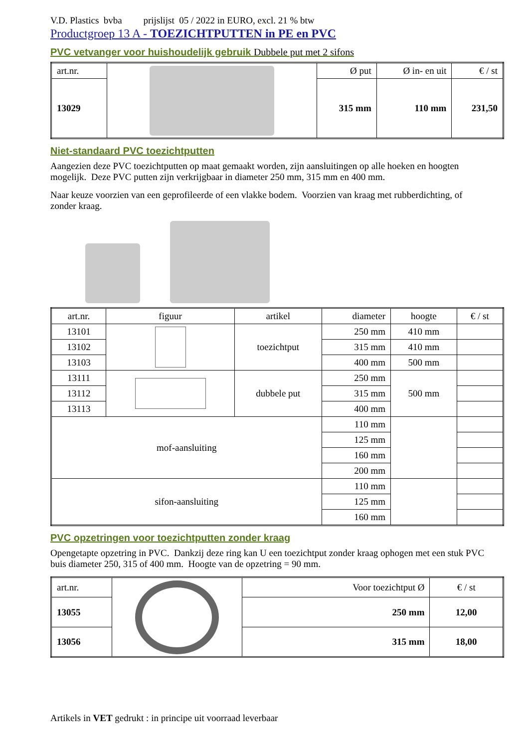V.D. Plastics bvba prijslijst 05 / 2022 in EURO, excl. 21 % btw
Productgroep 13 A - TOEZICHTPUTTEN in PE en PVC
PVC vetvanger voor huishoudelijk gebruik Dubbele put met 2 sifons
| art.nr. | | Ø put | Ø in- en uit | € / st |
| 13029 | | 315 mm | 110 mm | 231,50 |
Niet-standaard PVC toezichtputten
Aangezien deze PVC toezichtputten op maat gemaakt worden, zijn aansluitingen op alle hoeken en hoogten mogelijk. Deze PVC putten zijn verkrijgbaar in diameter 250 mm, 315 mm en 400 mm.
Naar keuze voorzien van een geprofileerde of een vlakke bodem. Voorzien van kraag met rubberdichting, of zonder kraag.
| art.nr. | figuur | artikel | diameter | hoogte | € / st |
| 13101 | | toezichtput | 250 mm | 410 mm | |
| 13102 | | | 315 mm | 410 mm | |
| 13103 | | | 400 mm | 500 mm | |
| 13111 | | dubbele put | 250 mm | 500 mm | |
| 13112 | | | 315 mm | | |
| 13113 | | | 400 mm | | |
| mof-aansluiting | | | 110 mm | | |
| | | | 125 mm | | |
| | | | 160 mm | | |
| | | | 200 mm | | |
| sifon-aansluiting | | | 110 mm | | |
| | | | 125 mm | | |
| | | | 160 mm | | |
PVC opzetringen voor toezichtputten zonder kraag
Opengetapte opzetring in PVC. Dankzij deze ring kan U een toezichtput zonder kraag ophogen met een stuk PVC buis diameter 250, 315 of 400 mm. Hoogte van de opzetring = 90 mm.
| art.nr. | | Voor toezichtput Ø | € / st |
| 13055 | | 250 mm | 12,00 |
| 13056 | | 315 mm | 18,00 |
Artikels in VET gedrukt : in principe uit voorraad leverbaar